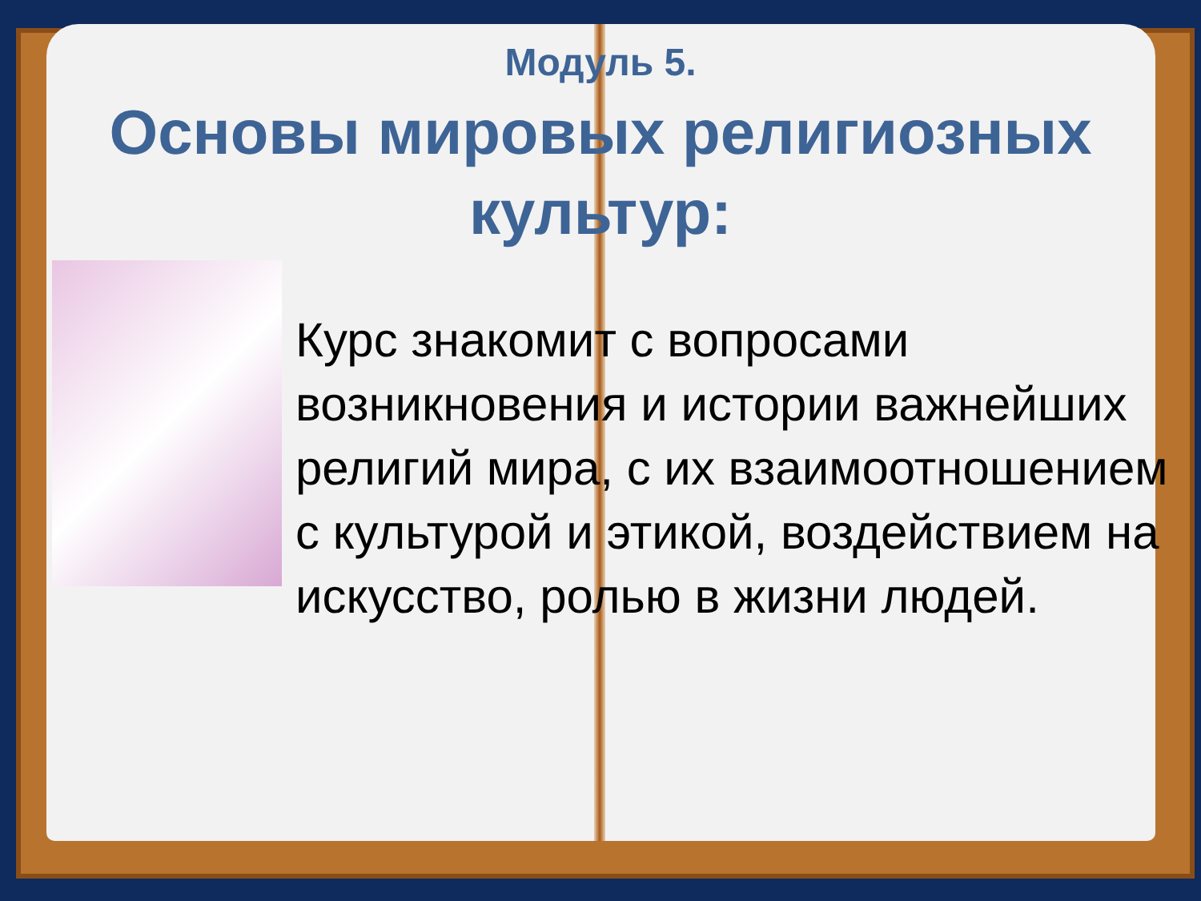Модуль 5.
Основы мировых религиозных
культур:
Курс знакомит с вопросами возникновения и истории важнейших религий мира, с их взаимоотношением с культурой и этикой, воздействием на искусство, ролью в жизни людей.